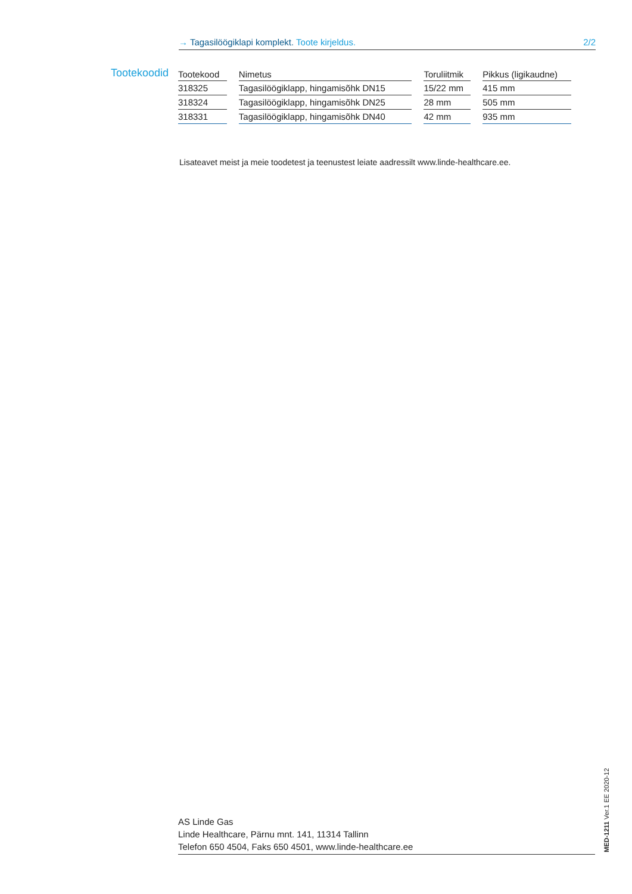→ Tagasilöögiklapi komplekt. Toote kirjeldus. 2/2
Tootekoodid
| Tootekood | Nimetus | Toruliitmik | Pikkus (ligikaudne) |
| --- | --- | --- | --- |
| 318325 | Tagasilöögiklapp, hingamisõhk DN15 | 15/22 mm | 415 mm |
| 318324 | Tagasilöögiklapp, hingamisõhk DN25 | 28 mm | 505 mm |
| 318331 | Tagasilöögiklapp, hingamisõhk DN40 | 42 mm | 935 mm |
Lisateavet meist ja meie toodetest ja teenustest leiate aadressilt www.linde-healthcare.ee.
AS Linde Gas
Linde Healthcare, Pärnu mnt. 141, 11314 Tallinn
Telefon 650 4504, Faks 650 4501, www.linde-healthcare.ee
MED-1211 Ver.1 EE 2020-12